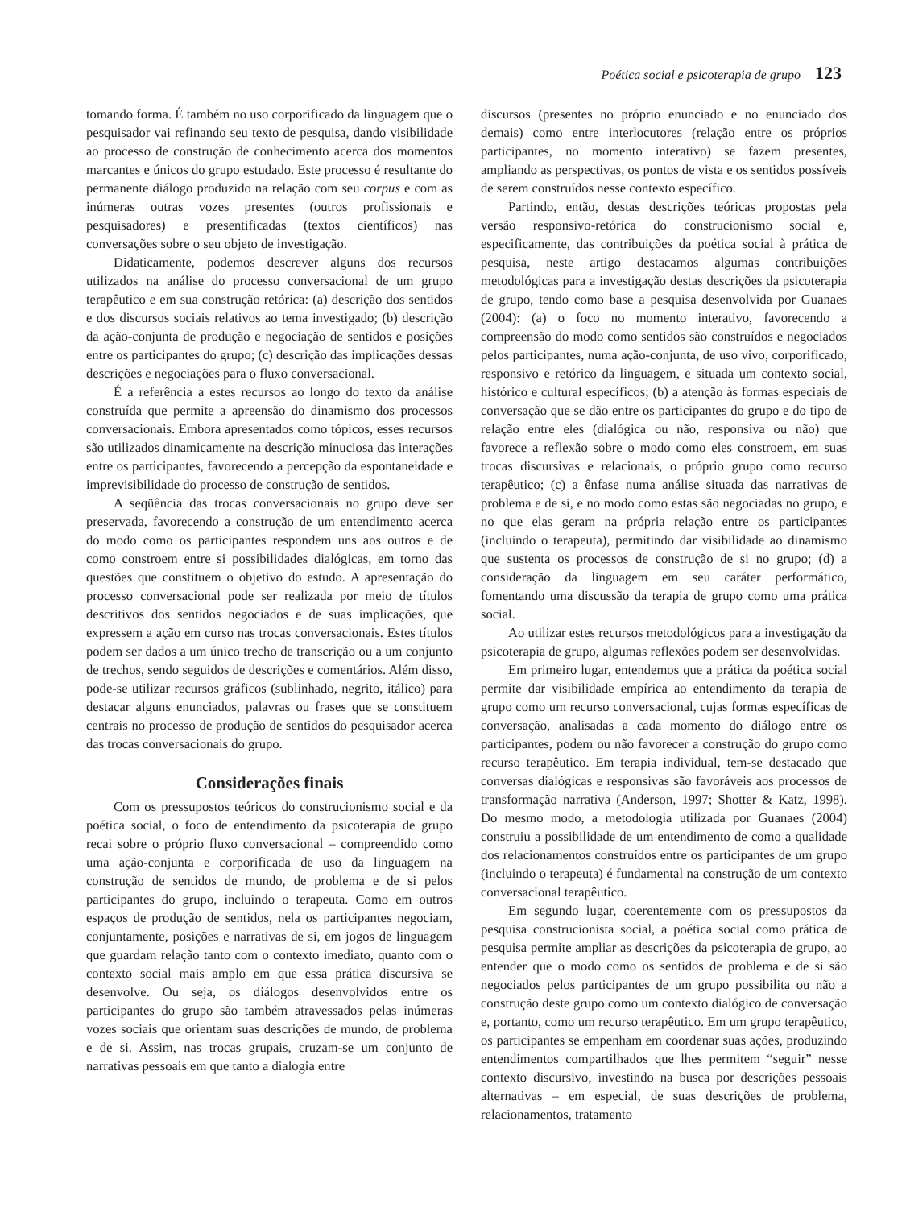Poética social e psicoterapia de grupo 123
tomando forma. É também no uso corporificado da linguagem que o pesquisador vai refinando seu texto de pesquisa, dando visibilidade ao processo de construção de conhecimento acerca dos momentos marcantes e únicos do grupo estudado. Este processo é resultante do permanente diálogo produzido na relação com seu corpus e com as inúmeras outras vozes presentes (outros profissionais e pesquisadores) e presentificadas (textos científicos) nas conversações sobre o seu objeto de investigação.
Didaticamente, podemos descrever alguns dos recursos utilizados na análise do processo conversacional de um grupo terapêutico e em sua construção retórica: (a) descrição dos sentidos e dos discursos sociais relativos ao tema investigado; (b) descrição da ação-conjunta de produção e negociação de sentidos e posições entre os participantes do grupo; (c) descrição das implicações dessas descrições e negociações para o fluxo conversacional.
É a referência a estes recursos ao longo do texto da análise construída que permite a apreensão do dinamismo dos processos conversacionais. Embora apresentados como tópicos, esses recursos são utilizados dinamicamente na descrição minuciosa das interações entre os participantes, favorecendo a percepção da espontaneidade e imprevisibilidade do processo de construção de sentidos.
A seqüência das trocas conversacionais no grupo deve ser preservada, favorecendo a construção de um entendimento acerca do modo como os participantes respondem uns aos outros e de como constroem entre si possibilidades dialógicas, em torno das questões que constituem o objetivo do estudo. A apresentação do processo conversacional pode ser realizada por meio de títulos descritivos dos sentidos negociados e de suas implicações, que expressem a ação em curso nas trocas conversacionais. Estes títulos podem ser dados a um único trecho de transcrição ou a um conjunto de trechos, sendo seguidos de descrições e comentários. Além disso, pode-se utilizar recursos gráficos (sublinhado, negrito, itálico) para destacar alguns enunciados, palavras ou frases que se constituem centrais no processo de produção de sentidos do pesquisador acerca das trocas conversacionais do grupo.
Considerações finais
Com os pressupostos teóricos do construcionismo social e da poética social, o foco de entendimento da psicoterapia de grupo recai sobre o próprio fluxo conversacional – compreendido como uma ação-conjunta e corporificada de uso da linguagem na construção de sentidos de mundo, de problema e de si pelos participantes do grupo, incluindo o terapeuta. Como em outros espaços de produção de sentidos, nela os participantes negociam, conjuntamente, posições e narrativas de si, em jogos de linguagem que guardam relação tanto com o contexto imediato, quanto com o contexto social mais amplo em que essa prática discursiva se desenvolve. Ou seja, os diálogos desenvolvidos entre os participantes do grupo são também atravessados pelas inúmeras vozes sociais que orientam suas descrições de mundo, de problema e de si. Assim, nas trocas grupais, cruzam-se um conjunto de narrativas pessoais em que tanto a dialogia entre
discursos (presentes no próprio enunciado e no enunciado dos demais) como entre interlocutores (relação entre os próprios participantes, no momento interativo) se fazem presentes, ampliando as perspectivas, os pontos de vista e os sentidos possíveis de serem construídos nesse contexto específico.
Partindo, então, destas descrições teóricas propostas pela versão responsivo-retórica do construcionismo social e, especificamente, das contribuições da poética social à prática de pesquisa, neste artigo destacamos algumas contribuições metodológicas para a investigação destas descrições da psicoterapia de grupo, tendo como base a pesquisa desenvolvida por Guanaes (2004): (a) o foco no momento interativo, favorecendo a compreensão do modo como sentidos são construídos e negociados pelos participantes, numa ação-conjunta, de uso vivo, corporificado, responsivo e retórico da linguagem, e situada um contexto social, histórico e cultural específicos; (b) a atenção às formas especiais de conversação que se dão entre os participantes do grupo e do tipo de relação entre eles (dialógica ou não, responsiva ou não) que favorece a reflexão sobre o modo como eles constroem, em suas trocas discursivas e relacionais, o próprio grupo como recurso terapêutico; (c) a ênfase numa análise situada das narrativas de problema e de si, e no modo como estas são negociadas no grupo, e no que elas geram na própria relação entre os participantes (incluindo o terapeuta), permitindo dar visibilidade ao dinamismo que sustenta os processos de construção de si no grupo; (d) a consideração da linguagem em seu caráter performático, fomentando uma discussão da terapia de grupo como uma prática social.
Ao utilizar estes recursos metodológicos para a investigação da psicoterapia de grupo, algumas reflexões podem ser desenvolvidas.
Em primeiro lugar, entendemos que a prática da poética social permite dar visibilidade empírica ao entendimento da terapia de grupo como um recurso conversacional, cujas formas específicas de conversação, analisadas a cada momento do diálogo entre os participantes, podem ou não favorecer a construção do grupo como recurso terapêutico. Em terapia individual, tem-se destacado que conversas dialógicas e responsivas são favoráveis aos processos de transformação narrativa (Anderson, 1997; Shotter & Katz, 1998). Do mesmo modo, a metodologia utilizada por Guanaes (2004) construiu a possibilidade de um entendimento de como a qualidade dos relacionamentos construídos entre os participantes de um grupo (incluindo o terapeuta) é fundamental na construção de um contexto conversacional terapêutico.
Em segundo lugar, coerentemente com os pressupostos da pesquisa construcionista social, a poética social como prática de pesquisa permite ampliar as descrições da psicoterapia de grupo, ao entender que o modo como os sentidos de problema e de si são negociados pelos participantes de um grupo possibilita ou não a construção deste grupo como um contexto dialógico de conversação e, portanto, como um recurso terapêutico. Em um grupo terapêutico, os participantes se empenham em coordenar suas ações, produzindo entendimentos compartilhados que lhes permitem “seguir” nesse contexto discursivo, investindo na busca por descrições pessoais alternativas – em especial, de suas descrições de problema, relacionamentos, tratamento